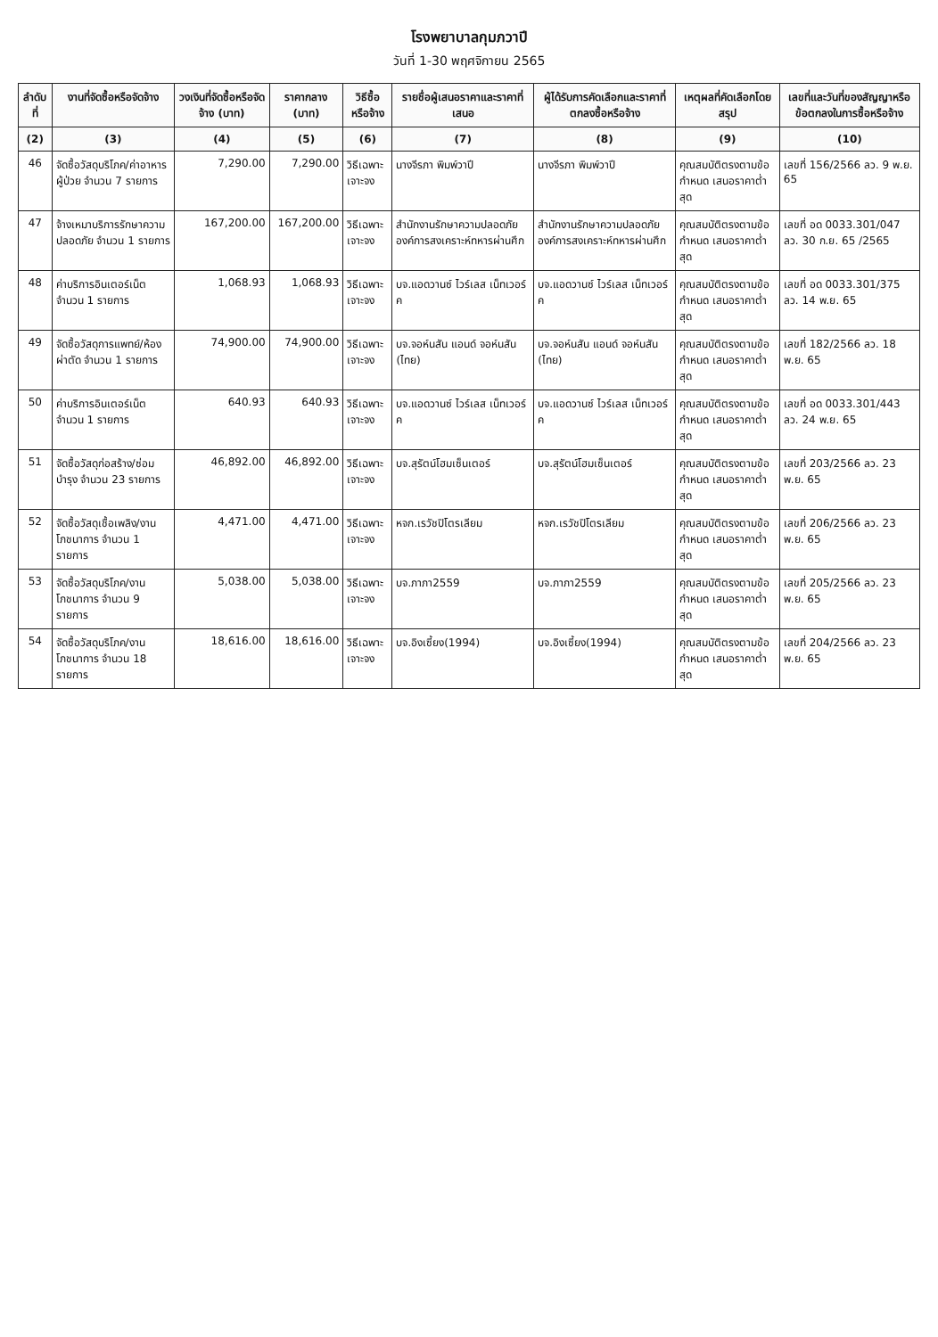โรงพยาบาลกุมภวาปี
วันที่ 1-30 พฤศจิกายน 2565
| ลำดับที่ | งานที่จัดซื้อหรือจัดจ้าง | วงเงินที่จัดซื้อหรือจัดจ้าง (บาท) | ราคากลาง (บาท) | วิธีซื้อหรือจ้าง | รายชื่อผู้เสนอราคาและราคาที่เสนอ | ผู้ได้รับการคัดเลือกและราคาที่ตกลงซื้อหรือจ้าง | เหตุผลที่คัดเลือกโดยสรุป | เลขที่และวันที่ของสัญญาหรือข้อตกลงในการซื้อหรือจ้าง |
| --- | --- | --- | --- | --- | --- | --- | --- | --- |
| (2) | (3) | (4) | (5) | (6) | (7) | (8) | (9) | (10) |
| 46 | จัดซื้อวัสดุบริโภค/ค่าอาหารผู้ป่วย จำนวน 7 รายการ | 7,290.00 | 7,290.00 | วิธีเฉพาะเจาะจง | นางจีรภา พิมพ์วาปี | นางจีรภา พิมพ์วาปี | คุณสมบัติตรงตามข้อกำหนด เสนอราคาต่ำสุด | เลขที่ 156/2566 ลว. 9 พ.ย. 65 |
| 47 | จ้างเหมาบริการรักษาความปลอดภัย จำนวน 1 รายการ | 167,200.00 | 167,200.00 | วิธีเฉพาะเจาะจง | สำนักงานรักษาความปลอดภัย องค์การสงเคราะห์ทหารผ่านศึก | สำนักงานรักษาความปลอดภัย องค์การสงเคราะห์ทหารผ่านศึก | คุณสมบัติตรงตามข้อกำหนด เสนอราคาต่ำสุด | เลขที่ อด 0033.301/047 ลว. 30 ก.ย. 65 /2565 |
| 48 | ค่าบริการอินเตอร์เน็ต จำนวน 1 รายการ | 1,068.93 | 1,068.93 | วิธีเฉพาะเจาะจง | บจ.แอดวานซ์ ไวร์เลส เน็ทเวอร์ค | บจ.แอดวานซ์ ไวร์เลส เน็ทเวอร์ค | คุณสมบัติตรงตามข้อกำหนด เสนอราคาต่ำสุด | เลขที่ อด 0033.301/375 ลว. 14 พ.ย. 65 |
| 49 | จัดซื้อวัสดุการแพทย์/ห้องผ่าตัด จำนวน 1 รายการ | 74,900.00 | 74,900.00 | วิธีเฉพาะเจาะจง | บจ.จอห์นสัน แอนด์ จอห์นสัน (ไทย) | บจ.จอห์นสัน แอนด์ จอห์นสัน (ไทย) | คุณสมบัติตรงตามข้อกำหนด เสนอราคาต่ำสุด | เลขที่ 182/2566 ลว. 18 พ.ย. 65 |
| 50 | ค่าบริการอินเตอร์เน็ต จำนวน 1 รายการ | 640.93 | 640.93 | วิธีเฉพาะเจาะจง | บจ.แอดวานซ์ ไวร์เลส เน็ทเวอร์ค | บจ.แอดวานซ์ ไวร์เลส เน็ทเวอร์ค | คุณสมบัติตรงตามข้อกำหนด เสนอราคาต่ำสุด | เลขที่ อด 0033.301/443 ลว. 24 พ.ย. 65 |
| 51 | จัดซื้อวัสดุก่อสร้าง/ซ่อมบำรุง จำนวน 23 รายการ | 46,892.00 | 46,892.00 | วิธีเฉพาะเจาะจง | บจ.สุรัตน์โฮมเซ็นเตอร์ | บจ.สุรัตน์โฮมเซ็นเตอร์ | คุณสมบัติตรงตามข้อกำหนด เสนอราคาต่ำสุด | เลขที่ 203/2566 ลว. 23 พ.ย. 65 |
| 52 | จัดซื้อวัสดุเชื้อเพลิง/งานโภชนาการ จำนวน 1 รายการ | 4,471.00 | 4,471.00 | วิธีเฉพาะเจาะจง | หจก.เรวัชปิโตรเลียม | หจก.เรวัชปิโตรเลียม | คุณสมบัติตรงตามข้อกำหนด เสนอราคาต่ำสุด | เลขที่ 206/2566 ลว. 23 พ.ย. 65 |
| 53 | จัดซื้อวัสดุบริโภค/งานโภชนาการ จำนวน 9 รายการ | 5,038.00 | 5,038.00 | วิธีเฉพาะเจาะจง | บจ.ภาภา2559 | บจ.ภาภา2559 | คุณสมบัติตรงตามข้อกำหนด เสนอราคาต่ำสุด | เลขที่ 205/2566 ลว. 23 พ.ย. 65 |
| 54 | จัดซื้อวัสดุบริโภค/งานโภชนาการ จำนวน 18 รายการ | 18,616.00 | 18,616.00 | วิธีเฉพาะเจาะจง | บจ.อิงเซี้ยง(1994) | บจ.อิงเซี้ยง(1994) | คุณสมบัติตรงตามข้อกำหนด เสนอราคาต่ำสุด | เลขที่ 204/2566 ลว. 23 พ.ย. 65 |